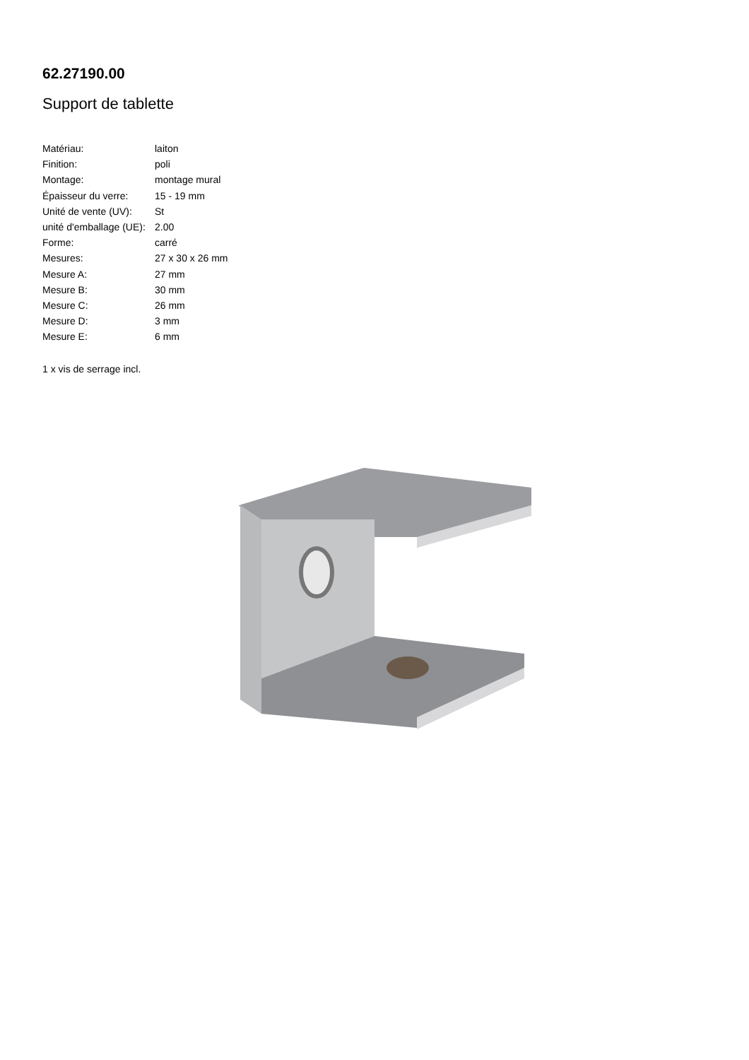62.27190.00
Support de tablette
| Matériau: | laiton |
| Finition: | poli |
| Montage: | montage mural |
| Épaisseur du verre: | 15 - 19 mm |
| Unité de vente (UV): | St |
| unité d'emballage (UE): | 2.00 |
| Forme: | carré |
| Mesures: | 27 x 30 x 26 mm |
| Mesure A: | 27 mm |
| Mesure B: | 30 mm |
| Mesure C: | 26 mm |
| Mesure D: | 3 mm |
| Mesure E: | 6 mm |
1 x vis de serrage incl.